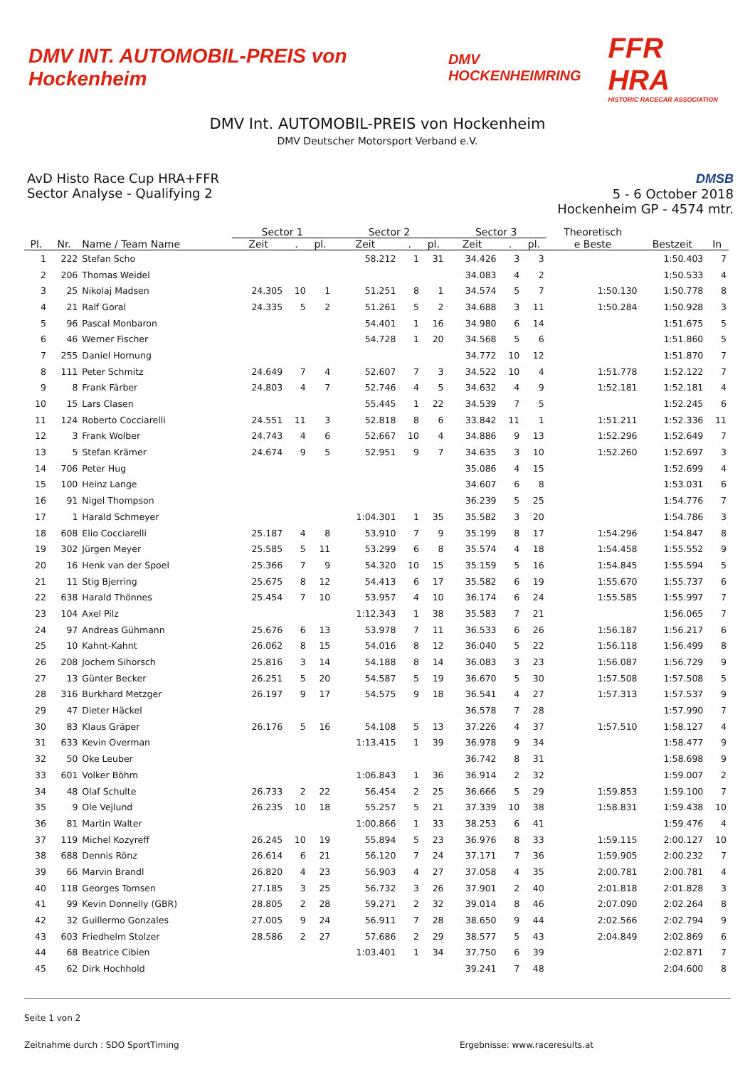DMV INT. AUTOMOBIL-PREIS von Hockenheim
DMV HOCKENHEIMRING
FFR HRA
HISTORIC RACECAR ASSOCIATION
DMV Int. AUTOMOBIL-PREIS von Hockenheim
DMV Deutscher Motorsport Verband e.V.
AvD Histo Race Cup HRA+FFR
Sector Analyse - Qualifying 2
DMSB
5 - 6 October 2018
Hockenheim GP - 4574 mtr.
| | | | Sector 1 | | | Sector 2 | | | Sector 3 | | | Theoretisch | | |
| --- | --- | --- | --- | --- | --- | --- | --- | --- | --- | --- | --- | --- | --- | --- |
| Pl. | Nr. | Name / Team Name | Zeit | . | pl. | Zeit | . | pl. | Zeit | . | pl. | e Beste | Bestzeit | In |
| 1 | 222 | Stefan Scho | | | | 58.212 | 1 | 31 | 34.426 | 3 | 3 | | 1:50.403 | 7 |
| 2 | 206 | Thomas Weidel | | | | | | | 34.083 | 4 | 2 | | 1:50.533 | 4 |
| 3 | 25 | Nikolaj Madsen | 24.305 | 10 | 1 | 51.251 | 8 | 1 | 34.574 | 5 | 7 | 1:50.130 | 1:50.778 | 8 |
| 4 | 21 | Ralf Goral | 24.335 | 5 | 2 | 51.261 | 5 | 2 | 34.688 | 3 | 11 | 1:50.284 | 1:50.928 | 3 |
| 5 | 96 | Pascal Monbaron | | | | 54.401 | 1 | 16 | 34.980 | 6 | 14 | | 1:51.675 | 5 |
| 6 | 46 | Werner Fischer | | | | 54.728 | 1 | 20 | 34.568 | 5 | 6 | | 1:51.860 | 5 |
| 7 | 255 | Daniel Hornung | | | | | | | 34.772 | 10 | 12 | | 1:51.870 | 7 |
| 8 | 111 | Peter Schmitz | 24.649 | 7 | 4 | 52.607 | 7 | 3 | 34.522 | 10 | 4 | 1:51.778 | 1:52.122 | 7 |
| 9 | 8 | Frank Färber | 24.803 | 4 | 7 | 52.746 | 4 | 5 | 34.632 | 4 | 9 | 1:52.181 | 1:52.181 | 4 |
| 10 | 15 | Lars Clasen | | | | 55.445 | 1 | 22 | 34.539 | 7 | 5 | | 1:52.245 | 6 |
| 11 | 124 | Roberto Cocciarelli | 24.551 | 11 | 3 | 52.818 | 8 | 6 | 33.842 | 11 | 1 | 1:51.211 | 1:52.336 | 11 |
| 12 | 3 | Frank Wolber | 24.743 | 4 | 6 | 52.667 | 10 | 4 | 34.886 | 9 | 13 | 1:52.296 | 1:52.649 | 7 |
| 13 | 5 | Stefan Krämer | 24.674 | 9 | 5 | 52.951 | 9 | 7 | 34.635 | 3 | 10 | 1:52.260 | 1:52.697 | 3 |
| 14 | 706 | Peter Hug | | | | | | | 35.086 | 4 | 15 | | 1:52.699 | 4 |
| 15 | 100 | Heinz Lange | | | | | | | 34.607 | 6 | 8 | | 1:53.031 | 6 |
| 16 | 91 | Nigel Thompson | | | | | | | 36.239 | 5 | 25 | | 1:54.776 | 7 |
| 17 | 1 | Harald Schmeyer | | | | 1:04.301 | 1 | 35 | 35.582 | 3 | 20 | | 1:54.786 | 3 |
| 18 | 608 | Elio Cocciarelli | 25.187 | 4 | 8 | 53.910 | 7 | 9 | 35.199 | 8 | 17 | 1:54.296 | 1:54.847 | 8 |
| 19 | 302 | Jürgen Meyer | 25.585 | 5 | 11 | 53.299 | 6 | 8 | 35.574 | 4 | 18 | 1:54.458 | 1:55.552 | 9 |
| 20 | 16 | Henk van der Spoel | 25.366 | 7 | 9 | 54.320 | 10 | 15 | 35.159 | 5 | 16 | 1:54.845 | 1:55.594 | 5 |
| 21 | 11 | Stig Bjerring | 25.675 | 8 | 12 | 54.413 | 6 | 17 | 35.582 | 6 | 19 | 1:55.670 | 1:55.737 | 6 |
| 22 | 638 | Harald Thönnes | 25.454 | 7 | 10 | 53.957 | 4 | 10 | 36.174 | 6 | 24 | 1:55.585 | 1:55.997 | 7 |
| 23 | 104 | Axel Pilz | | | | 1:12.343 | 1 | 38 | 35.583 | 7 | 21 | | 1:56.065 | 7 |
| 24 | 97 | Andreas Gühmann | 25.676 | 6 | 13 | 53.978 | 7 | 11 | 36.533 | 6 | 26 | 1:56.187 | 1:56.217 | 6 |
| 25 | 10 | Kahnt-Kahnt | 26.062 | 8 | 15 | 54.016 | 8 | 12 | 36.040 | 5 | 22 | 1:56.118 | 1:56.499 | 8 |
| 26 | 208 | Jochem Sihorsch | 25.816 | 3 | 14 | 54.188 | 8 | 14 | 36.083 | 3 | 23 | 1:56.087 | 1:56.729 | 9 |
| 27 | 13 | Günter Becker | 26.251 | 5 | 20 | 54.587 | 5 | 19 | 36.670 | 5 | 30 | 1:57.508 | 1:57.508 | 5 |
| 28 | 316 | Burkhard Metzger | 26.197 | 9 | 17 | 54.575 | 9 | 18 | 36.541 | 4 | 27 | 1:57.313 | 1:57.537 | 9 |
| 29 | 47 | Dieter Häckel | | | | | | | 36.578 | 7 | 28 | | 1:57.990 | 7 |
| 30 | 83 | Klaus Gräper | 26.176 | 5 | 16 | 54.108 | 5 | 13 | 37.226 | 4 | 37 | 1:57.510 | 1:58.127 | 4 |
| 31 | 633 | Kevin Overman | | | | 1:13.415 | 1 | 39 | 36.978 | 9 | 34 | | 1:58.477 | 9 |
| 32 | 50 | Oke Leuber | | | | | | | 36.742 | 8 | 31 | | 1:58.698 | 9 |
| 33 | 601 | Volker Böhm | | | | 1:06.843 | 1 | 36 | 36.914 | 2 | 32 | | 1:59.007 | 2 |
| 34 | 48 | Olaf Schulte | 26.733 | 2 | 22 | 56.454 | 2 | 25 | 36.666 | 5 | 29 | 1:59.853 | 1:59.100 | 7 |
| 35 | 9 | Ole Vejlund | 26.235 | 10 | 18 | 55.257 | 5 | 21 | 37.339 | 10 | 38 | 1:58.831 | 1:59.438 | 10 |
| 36 | 81 | Martin Walter | | | | 1:00.866 | 1 | 33 | 38.253 | 6 | 41 | | 1:59.476 | 4 |
| 37 | 119 | Michel Kozyreff | 26.245 | 10 | 19 | 55.894 | 5 | 23 | 36.976 | 8 | 33 | 1:59.115 | 2:00.127 | 10 |
| 38 | 688 | Dennis Rönz | 26.614 | 6 | 21 | 56.120 | 7 | 24 | 37.171 | 7 | 36 | 1:59.905 | 2:00.232 | 7 |
| 39 | 66 | Marvin Brandl | 26.820 | 4 | 23 | 56.903 | 4 | 27 | 37.058 | 4 | 35 | 2:00.781 | 2:00.781 | 4 |
| 40 | 118 | Georges Tomsen | 27.185 | 3 | 25 | 56.732 | 3 | 26 | 37.901 | 2 | 40 | 2:01.818 | 2:01.828 | 3 |
| 41 | 99 | Kevin Donnelly (GBR) | 28.805 | 2 | 28 | 59.271 | 2 | 32 | 39.014 | 8 | 46 | 2:07.090 | 2:02.264 | 8 |
| 42 | 32 | Guillermo Gonzales | 27.005 | 9 | 24 | 56.911 | 7 | 28 | 38.650 | 9 | 44 | 2:02.566 | 2:02.794 | 9 |
| 43 | 603 | Friedhelm Stolzer | 28.586 | 2 | 27 | 57.686 | 2 | 29 | 38.577 | 5 | 43 | 2:04.849 | 2:02.869 | 6 |
| 44 | 68 | Beatrice Cibien | | | | 1:03.401 | 1 | 34 | 37.750 | 6 | 39 | | 2:02.871 | 7 |
| 45 | 62 | Dirk Hochhold | | | | | | | 39.241 | 7 | 48 | | 2:04.600 | 8 |
Seite 1 von 2
Zeitnahme durch : SDO SportTiming Ergebnisse: www.raceresults.at